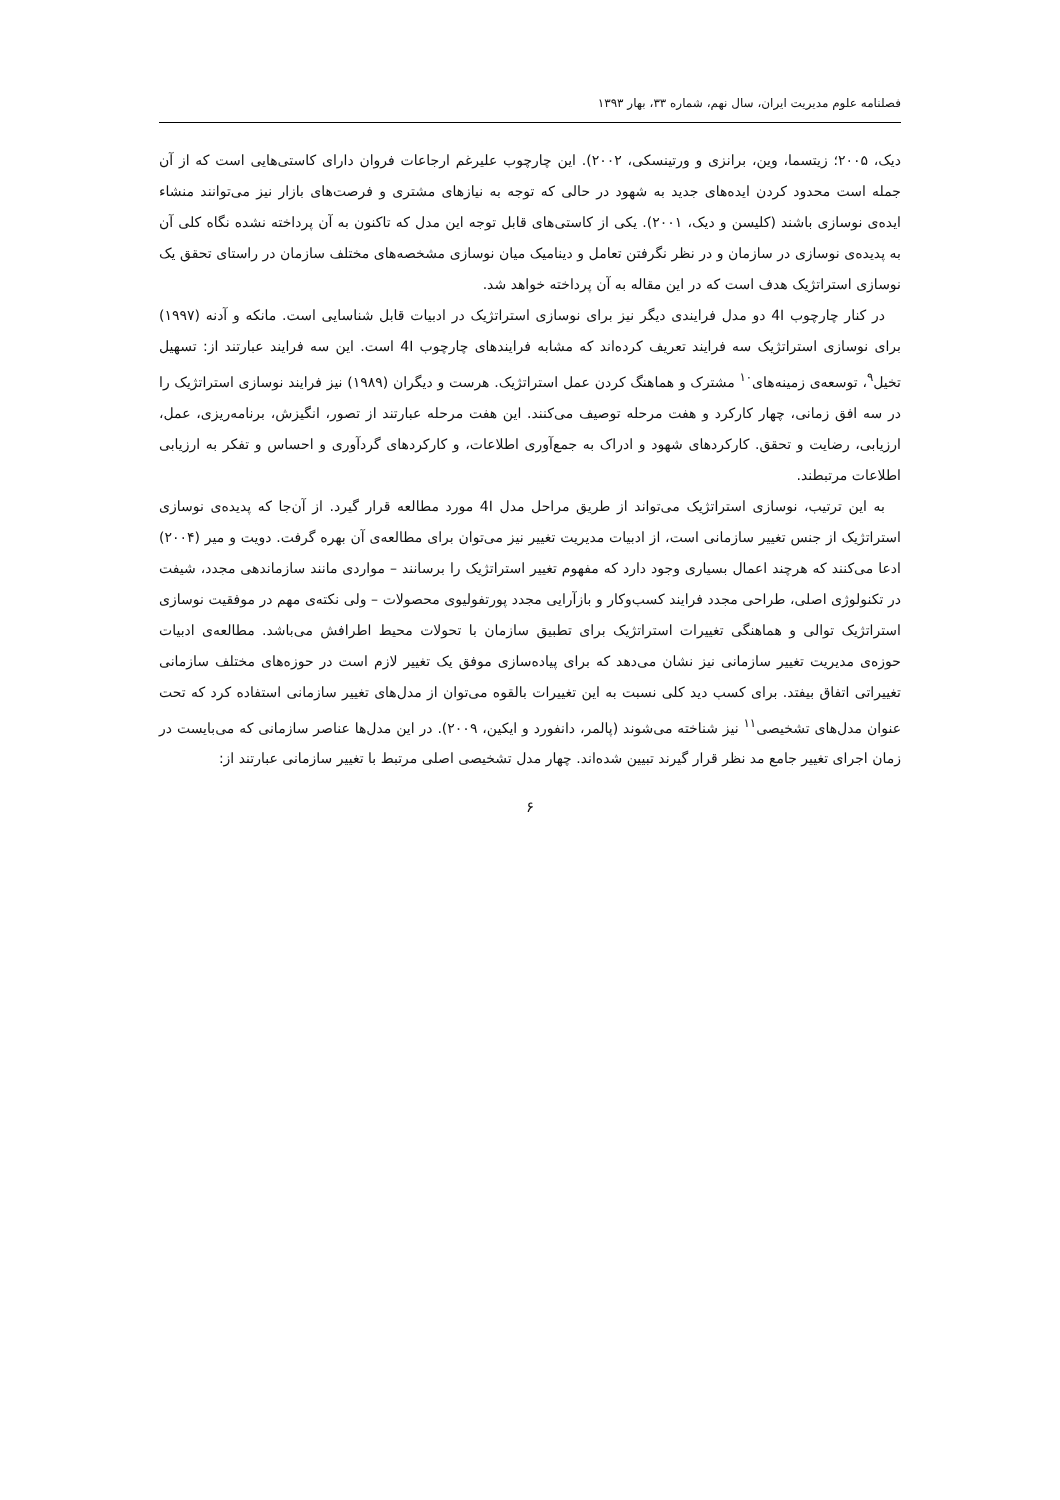فصلنامه علوم مدیریت ایران، سال نهم، شماره ۳۳، بهار ۱۳۹۳
دیک، ۲۰۰۵؛ زیتسما، وین، برانزی و ورتینسکی، ۲۰۰۲). این چارچوب علیرغم ارجاعات فروان دارای کاستی‌هایی است که از آن جمله است محدود کردن ایده‌های جدید به شهود در حالی که توجه به نیازهای مشتری و فرصت‌های بازار نیز می‌توانند منشاء ایده‌ی نوسازی باشند (کلیسن و دیک، ۲۰۰۱). یکی از کاستی‌های قابل توجه این مدل که تاکنون به آن پرداخته نشده نگاه کلی آن به پدیده‌ی نوسازی در سازمان و در نظر نگرفتن تعامل و دینامیک میان نوسازی مشخصه‌های مختلف سازمان در راستای تحقق یک نوسازی استراتژیک هدف است که در این مقاله به آن پرداخته خواهد شد.
در کنار چارچوب 4I دو مدل فرایندی دیگر نیز برای نوسازی استراتژیک در ادبیات قابل شناسایی است. مانکه و آدنه (۱۹۹۷) برای نوسازی استراتژیک سه فرایند تعریف کرده‌اند که مشابه فرایندهای چارچوب 4I است. این سه فرایند عبارتند از: تسهیل تخیل<sup>۹</sup>، توسعه‌ی زمینه‌های<sup>۱۰</sup> مشترک و هماهنگ کردن عمل استراتژیک. هرست و دیگران (۱۹۸۹) نیز فرایند نوسازی استراتژیک را در سه افق زمانی، چهار کارکرد و هفت مرحله توصیف می‌کنند. این هفت مرحله عبارتند از تصور، انگیزش، برنامه‌ریزی، عمل، ارزیابی، رضایت و تحقق. کارکردهای شهود و ادراک به جمع‌آوری اطلاعات، و کارکردهای گردآوری و احساس و تفکر به ارزیابی اطلاعات مرتبطند.
به این ترتیب، نوسازی استراتژیک می‌تواند از طریق مراحل مدل 4I مورد مطالعه قرار گیرد. از آن‌جا که پدیده‌ی نوسازی استراتژیک از جنس تغییر سازمانی است، از ادبیات مدیریت تغییر نیز می‌توان برای مطالعه‌ی آن بهره گرفت. دویت و میر (۲۰۰۴) ادعا می‌کنند که هرچند اعمال بسیاری وجود دارد که مفهوم تغییر استراتژیک را برسانند – مواردی مانند سازماندهی مجدد، شیفت در تکنولوژی اصلی، طراحی مجدد فرایند کسب‌وکار و بازآرایی مجدد پورتفولیوی محصولات – ولی نکته‌ی مهم در موفقیت نوسازی استراتژیک توالی و هماهنگی تغییرات استراتژیک برای تطبیق سازمان با تحولات محیط اطرافش می‌باشد. مطالعه‌ی ادبیات حوزه‌ی مدیریت تغییر سازمانی نیز نشان می‌دهد که برای پیاده‌سازی موفق یک تغییر لازم است در حوزه‌های مختلف سازمانی تغییراتی اتفاق بیفتد. برای کسب دید کلی نسبت به این تغییرات بالقوه می‌توان از مدل‌های تغییر سازمانی استفاده کرد که تحت عنوان مدل‌های تشخیصی<sup>۱۱</sup> نیز شناخته می‌شوند (پالمر، دانفورد و ایکین، ۲۰۰۹). در این مدل‌ها عناصر سازمانی که می‌بایست در زمان اجرای تغییر جامع مد نظر قرار گیرند تبیین شده‌اند. چهار مدل تشخیصی اصلی مرتبط با تغییر سازمانی عبارتند از:
۶